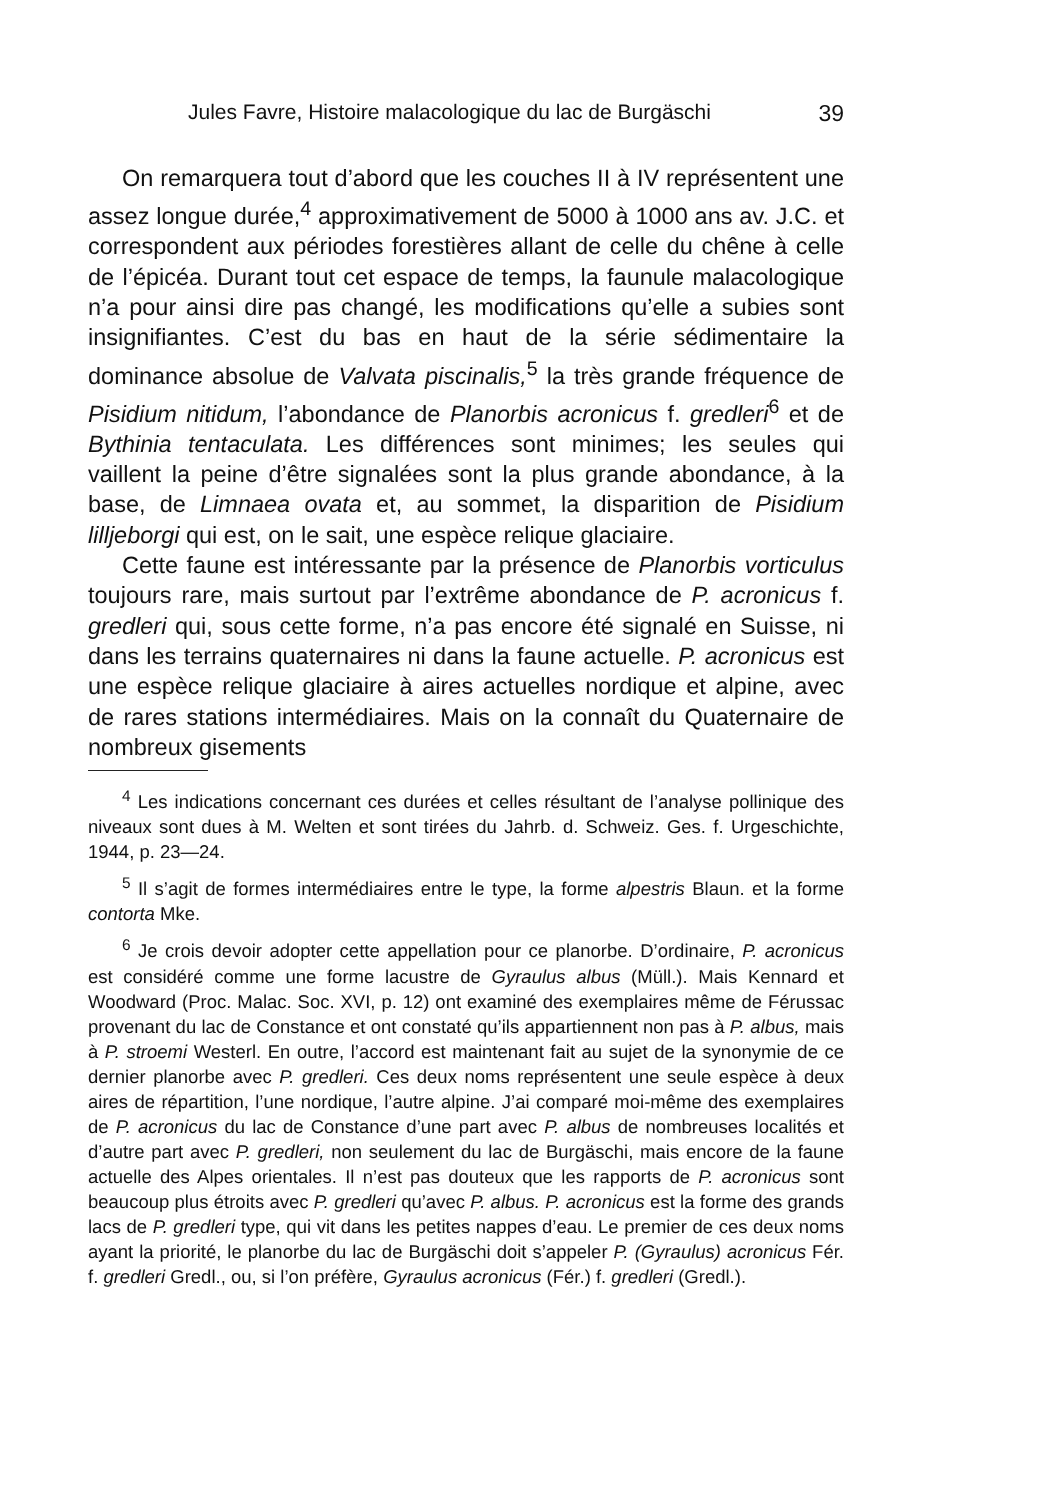Jules Favre, Histoire malacologique du lac de Burgäschi 39
On remarquera tout d’abord que les couches II à IV représentent une assez longue durée,<sup>4</sup> approximativement de 5000 à 1000 ans av. J.C. et correspondent aux périodes forestières allant de celle du chêne à celle de l’épicéa. Durant tout cet espace de temps, la faunule malacologique n’a pour ainsi dire pas changé, les modifications qu’elle a subies sont insignifiantes. C’est du bas en haut de la série sédimentaire la dominance absolue de Valvata piscinalis,<sup>5</sup> la très grande fréquence de Pisidium nitidum, l’abondance de Planorbis acronicus f. gredleri<sup>6</sup> et de Bythinia tentaculata. Les différences sont minimes; les seules qui vaillent la peine d’être signalées sont la plus grande abondance, à la base, de Limnaea ovata et, au sommet, la disparition de Pisidium lilljeborgi qui est, on le sait, une espèce relique glaciaire.
Cette faune est intéressante par la présence de Planorbis vorticulus toujours rare, mais surtout par l’extrême abondance de P. acronicus f. gredleri qui, sous cette forme, n’a pas encore été signalé en Suisse, ni dans les terrains quaternaires ni dans la faune actuelle. P. acronicus est une espèce relique glaciaire à aires actuelles nordique et alpine, avec de rares stations intermédiaires. Mais on la connaît du Quaternaire de nombreux gisements
<sup>4</sup> Les indications concernant ces durées et celles résultant de l’analyse pollinique des niveaux sont dues à M. Welten et sont tirées du Jahrb. d. Schweiz. Ges. f. Urgeschichte, 1944, p. 23—24.
<sup>5</sup> Il s’agit de formes intermédiaires entre le type, la forme alpestris Blaun. et la forme contorta Mke.
<sup>6</sup> Je crois devoir adopter cette appellation pour ce planorbe. D’ordinaire, P. acronicus est considéré comme une forme lacustre de Gyraulus albus (Müll.). Mais Kennard et Woodward (Proc. Malac. Soc. XVI, p. 12) ont examiné des exemplaires même de Férussac provenant du lac de Constance et ont constaté qu’ils appartiennent non pas à P. albus, mais à P. stroemi Westerl. En outre, l’accord est maintenant fait au sujet de la synonymie de ce dernier planorbe avec P. gredleri. Ces deux noms représentent une seule espèce à deux aires de répartition, l’une nordique, l’autre alpine. J’ai comparé moi-même des exemplaires de P. acronicus du lac de Constance d’une part avec P. albus de nombreuses localités et d’autre part avec P. gredleri, non seulement du lac de Burgäschi, mais encore de la faune actuelle des Alpes orientales. Il n’est pas douteux que les rapports de P. acronicus sont beaucoup plus étroits avec P. gredleri qu’avec P. albus. P. acronicus est la forme des grands lacs de P. gredleri type, qui vit dans les petites nappes d’eau. Le premier de ces deux noms ayant la priorité, le planorbe du lac de Burgäschi doit s’appeler P. (Gyraulus) acronicus Fér. f. gredleri Gredl., ou, si l’on préfère, Gyraulus acronicus (Fér.) f. gredleri (Gredl.).